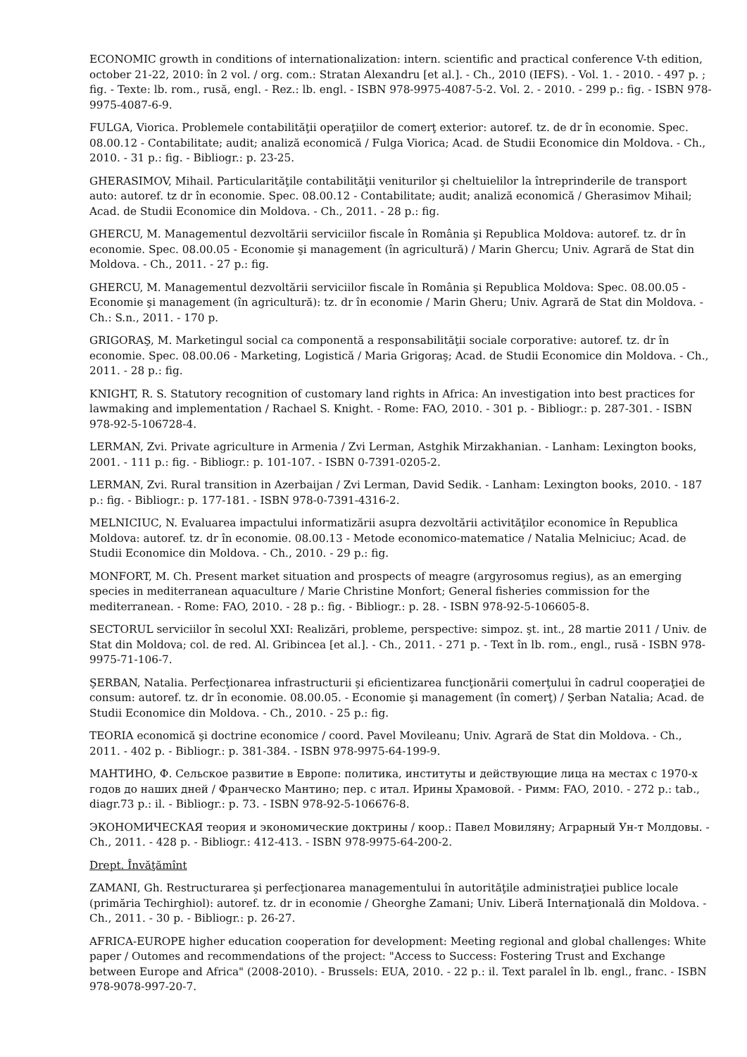ECONOMIC growth in conditions of internationalization: intern. scientific and practical conference V-th edition, october 21-22, 2010: în 2 vol. / org. com.: Stratan Alexandru [et al.]. - Ch., 2010 (IEFS). - Vol. 1. - 2010. - 497 p. ; fig. - Texte: lb. rom., rusă, engl. - Rez.: lb. engl. - ISBN 978-9975-4087-5-2. Vol. 2. - 2010. - 299 p.: fig. - ISBN 978-9975-4087-6-9.
FULGA, Viorica. Problemele contabilităţii operaţiilor de comerţ exterior: autoref. tz. de dr în economie. Spec. 08.00.12 - Contabilitate; audit; analiză economică / Fulga Viorica; Acad. de Studii Economice din Moldova. - Ch., 2010. - 31 p.: fig. - Bibliogr.: p. 23-25.
GHERASIMOV, Mihail. Particularităţile contabilităţii veniturilor şi cheltuielilor la întreprinderile de transport auto: autoref. tz dr în economie. Spec. 08.00.12 - Contabilitate; audit; analiză economică / Gherasimov Mihail; Acad. de Studii Economice din Moldova. - Ch., 2011. - 28 p.: fig.
GHERCU, M. Managementul dezvoltării serviciilor fiscale în România şi Republica Moldova: autoref. tz. dr în economie. Spec. 08.00.05 - Economie şi management (în agricultură) / Marin Ghercu; Univ. Agrară de Stat din Moldova. - Ch., 2011. - 27 p.: fig.
GHERCU, M. Managementul dezvoltării serviciilor fiscale în România şi Republica Moldova: Spec. 08.00.05 - Economie şi management (în agricultură): tz. dr în economie / Marin Gheru; Univ. Agrară de Stat din Moldova. - Ch.: S.n., 2011. - 170 p.
GRIGORAŞ, M. Marketingul social ca componentă a responsabilităţii sociale corporative: autoref. tz. dr în economie. Spec. 08.00.06 - Marketing, Logistică / Maria Grigoraş; Acad. de Studii Economice din Moldova. - Ch., 2011. - 28 p.: fig.
KNIGHT, R. S. Statutory recognition of customary land rights in Africa: An investigation into best practices for lawmaking and implementation / Rachael S. Knight. - Rome: FAO, 2010. - 301 p. - Bibliogr.: p. 287-301. - ISBN 978-92-5-106728-4.
LERMAN, Zvi. Private agriculture in Armenia / Zvi Lerman, Astghik Mirzakhanian. - Lanham: Lexington books, 2001. - 111 p.: fig. - Bibliogr.: p. 101-107. - ISBN 0-7391-0205-2.
LERMAN, Zvi. Rural transition in Azerbaijan / Zvi Lerman, David Sedik. - Lanham: Lexington books, 2010. - 187 p.: fig. - Bibliogr.: p. 177-181. - ISBN 978-0-7391-4316-2.
MELNICIUC, N. Evaluarea impactului informatizării asupra dezvoltării activităţilor economice în Republica Moldova: autoref. tz. dr în economie. 08.00.13 - Metode economico-matematice / Natalia Melniciuc; Acad. de Studii Economice din Moldova. - Ch., 2010. - 29 p.: fig.
MONFORT, M. Ch. Present market situation and prospects of meagre (argyrosomus regius), as an emerging species in mediterranean aquaculture / Marie Christine Monfort; General fisheries commission for the mediterranean. - Rome: FAO, 2010. - 28 p.: fig. - Bibliogr.: p. 28. - ISBN 978-92-5-106605-8.
SECTORUL serviciilor în secolul XXI: Realizări, probleme, perspective: simpoz. şt. int., 28 martie 2011 / Univ. de Stat din Moldova; col. de red. Al. Gribincea [et al.]. - Ch., 2011. - 271 p. - Text în lb. rom., engl., rusă - ISBN 978-9975-71-106-7.
ŞERBAN, Natalia. Perfecţionarea infrastructurii şi eficientizarea funcţionării comerţului în cadrul cooperaţiei de consum: autoref. tz. dr în economie. 08.00.05. - Economie şi management (în comerţ) / Şerban Natalia; Acad. de Studii Economice din Moldova. - Ch., 2010. - 25 p.: fig.
TEORIA economică şi doctrine economice / coord. Pavel Movileanu; Univ. Agrară de Stat din Moldova. - Ch., 2011. - 402 p. - Bibliogr.: p. 381-384. - ISBN 978-9975-64-199-9.
МАНТИНО, Ф. Сельское развитие в Европе: политика, институты и действующие лица на местах с 1970-х годов до наших дней / Франческо Мантино; пер. с итал. Ирины Храмовой. - Римм: FAO, 2010. - 272 p.: tab., diagr.73 p.: il. - Bibliogr.: p. 73. - ISBN 978-92-5-106676-8.
ЭКОНОМИЧЕСКАЯ теория и экономические доктрины / коор.: Павел Мовиляну; Аграрный Ун-т Молдовы. - Ch., 2011. - 428 p. - Bibliogr.: 412-413. - ISBN 978-9975-64-200-2.
Drept. Învăţămînt
ZAMANI, Gh. Restructurarea şi perfecţionarea managementului în autorităţile administraţiei publice locale (primăria Techirghiol): autoref. tz. dr in economie / Gheorghe Zamani; Univ. Liberă Internaţională din Moldova. - Ch., 2011. - 30 p. - Bibliogr.: p. 26-27.
AFRICA-EUROPE higher education cooperation for development: Meeting regional and global challenges: White paper / Outomes and recommendations of the project: "Access to Success: Fostering Trust and Exchange between Europe and Africa" (2008-2010). - Brussels: EUA, 2010. - 22 p.: il. Text paralel în lb. engl., franc. - ISBN 978-9078-997-20-7.